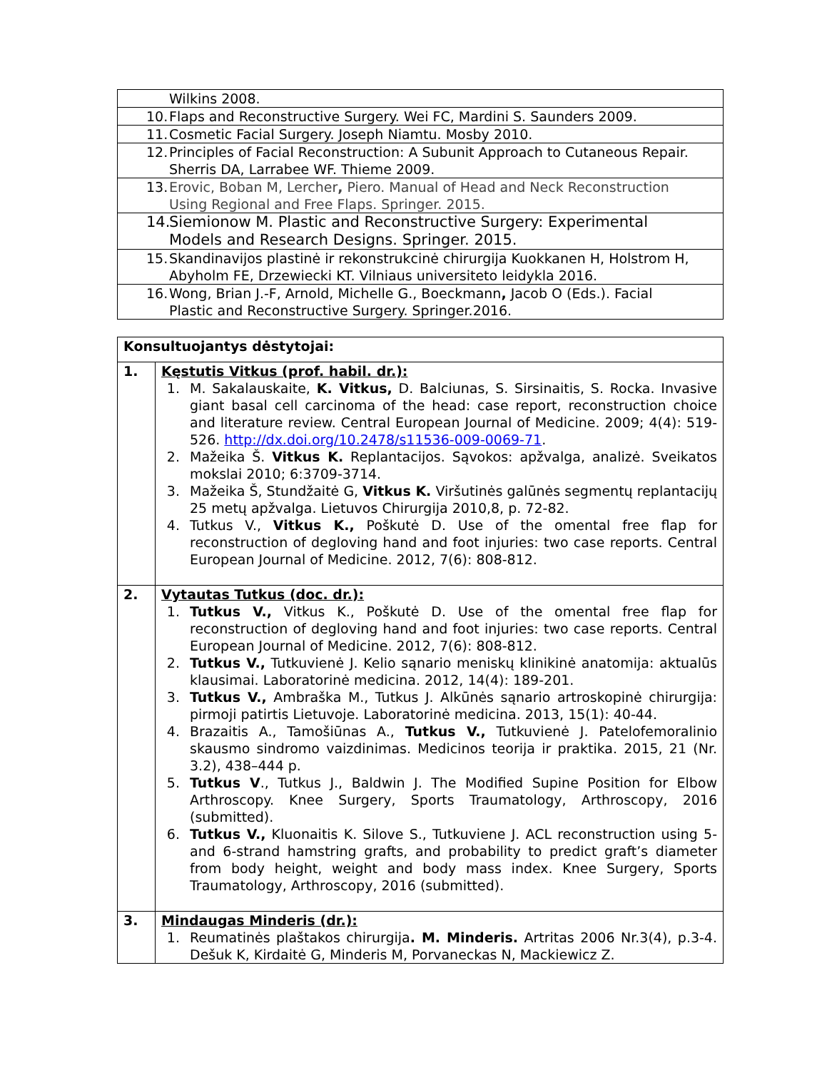| Wilkins 2008. |
| 10. Flaps and Reconstructive Surgery. Wei FC, Mardini S. Saunders 2009. |
| 11. Cosmetic Facial Surgery. Joseph Niamtu. Mosby 2010. |
| 12. Principles of Facial Reconstruction: A Subunit Approach to Cutaneous Repair. Sherris DA, Larrabee WF. Thieme 2009. |
| 13. Erovic, Boban M, Lercher , Piero. Manual of Head and Neck Reconstruction Using Regional and Free Flaps. Springer. 2015. |
| 14. Siemionow M. Plastic and Reconstructive Surgery: Experimental Models and Research Designs. Springer. 2015. |
| 15. Skandinavijos plastinė ir rekonstrukcinė chirurgija Kuokkanen H, Holstrom H, Abyholm FE, Drzewiecki KT. Vilniaus universiteto leidykla 2016. |
| 16. Wong, Brian J.-F, Arnold, Michelle G., Boeckmann , Jacob O (Eds.). Facial Plastic and Reconstructive Surgery. Springer.2016. |
| Konsultuojantys dėstytojai: | |
| 1. | Kęstutis Vitkus (prof. habil. dr.): 1. M. Sakalauskaite, K. Vitkus, D. Balciunas, S. Sirsinaitis, S. Rocka. Invasive giant basal cell carcinoma of the head: case report, reconstruction choice and literature review. Central European Journal of Medicine. 2009; 4(4): 519-526. http://dx.doi.org/10.2478/s11536-009-0069-71 . 2. Mažeika Š. Vitkus K. Replantacijos. Sąvokos: apžvalga, analizė. Sveikatos mokslai 2010; 6:3709-3714. 3. Mažeika Š, Stundžaitė G, Vitkus K. Viršutinės galūnės segmentų replantacijų 25 metų apžvalga. Lietuvos Chirurgija 2010,8, p. 72-82. 4. Tutkus V., Vitkus K., Poškutė D. Use of the omental free flap for reconstruction of degloving hand and foot injuries: two case reports. Central European Journal of Medicine. 2012, 7(6): 808-812. |
| 2. | Vytautas Tutkus (doc. dr.): 1. Tutkus V., Vitkus K., Poškutė D. Use of the omental free flap for reconstruction of degloving hand and foot injuries: two case reports. Central European Journal of Medicine. 2012, 7(6): 808-812. 2. Tutkus V., Tutkuvienė J. Kelio sąnario meniskų klinikinė anatomija: aktualūs klausimai. Laboratorinė medicina. 2012, 14(4): 189-201. 3. Tutkus V., Ambraška M., Tutkus J. Alkūnės sąnario artroskopinė chirurgija: pirmoji patirtis Lietuvoje. Laboratorinė medicina. 2013, 15(1): 40-44. 4. Brazaitis A., Tamošiūnas A., Tutkus V., Tutkuvienė J. Patelofemoralinio skausmo sindromo vaizdinimas. Medicinos teorija ir praktika. 2015, 21 (Nr. 3.2), 438–444 p. 5. Tutkus V ., Tutkus J., Baldwin J. The Modified Supine Position for Elbow Arthroscopy. Knee Surgery, Sports Traumatology, Arthroscopy, 2016 (submitted). 6. Tutkus V., Kluonaitis K. Silove S., Tutkuviene J. ACL reconstruction using 5- and 6-strand hamstring grafts, and probability to predict graft’s diameter from body height, weight and body mass index. Knee Surgery, Sports Traumatology, Arthroscopy, 2016 (submitted). |
| 3. | Mindaugas Minderis (dr.): 1. Reumatinės plaštakos chirurgija . M. Minderis. Artritas 2006 Nr.3(4), p.3-4. Dešuk K, Kirdaitė G, Minderis M, Porvaneckas N, Mackiewicz Z. |